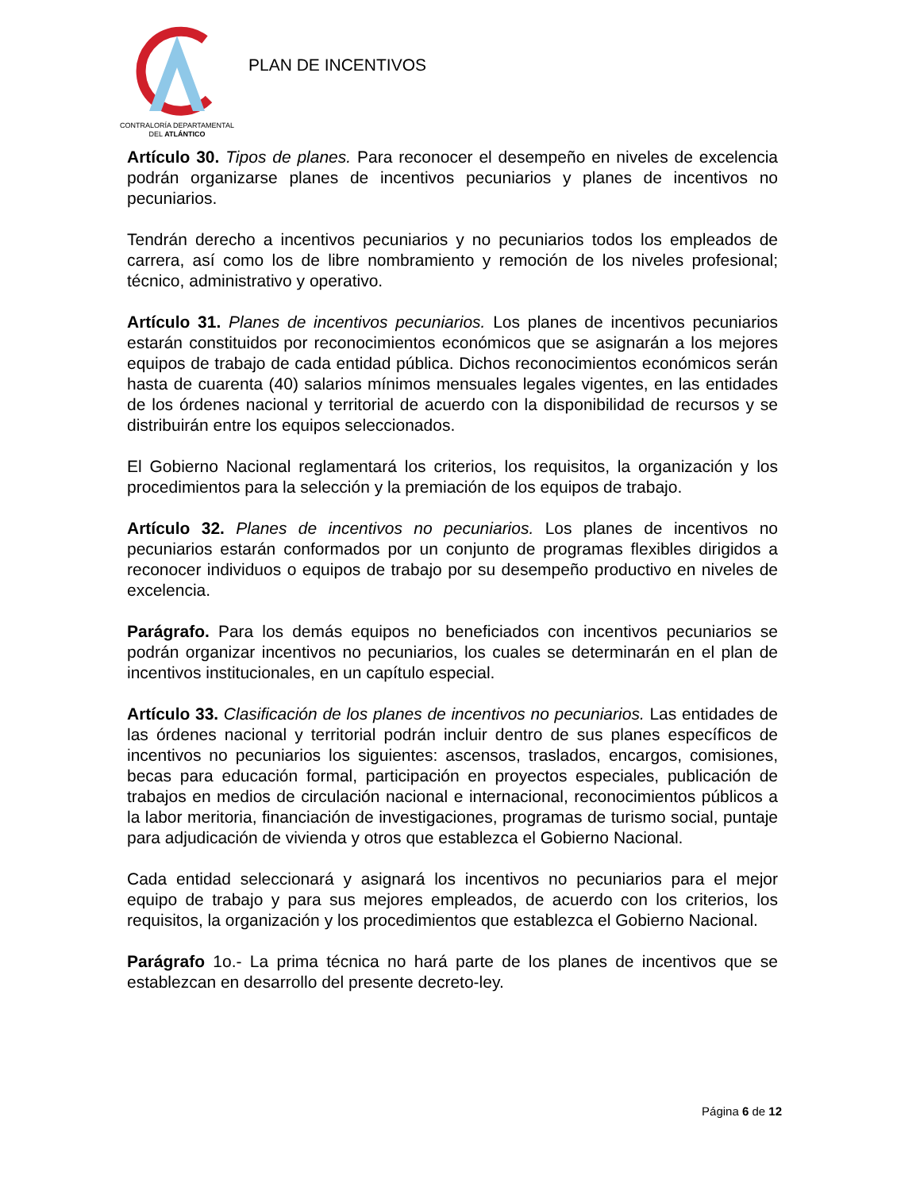CONTRALORÍA DEPARTAMENTAL
DEL ATLÁNTICO
PLAN DE INCENTIVOS
Artículo 30. Tipos de planes. Para reconocer el desempeño en niveles de excelencia podrán organizarse planes de incentivos pecuniarios y planes de incentivos no pecuniarios.
Tendrán derecho a incentivos pecuniarios y no pecuniarios todos los empleados de carrera, así como los de libre nombramiento y remoción de los niveles profesional; técnico, administrativo y operativo.
Artículo 31. Planes de incentivos pecuniarios. Los planes de incentivos pecuniarios estarán constituidos por reconocimientos económicos que se asignarán a los mejores equipos de trabajo de cada entidad pública. Dichos reconocimientos económicos serán hasta de cuarenta (40) salarios mínimos mensuales legales vigentes, en las entidades de los órdenes nacional y territorial de acuerdo con la disponibilidad de recursos y se distribuirán entre los equipos seleccionados.
El Gobierno Nacional reglamentará los criterios, los requisitos, la organización y los procedimientos para la selección y la premiación de los equipos de trabajo.
Artículo 32. Planes de incentivos no pecuniarios. Los planes de incentivos no pecuniarios estarán conformados por un conjunto de programas flexibles dirigidos a reconocer individuos o equipos de trabajo por su desempeño productivo en niveles de excelencia.
Parágrafo. Para los demás equipos no beneficiados con incentivos pecuniarios se podrán organizar incentivos no pecuniarios, los cuales se determinarán en el plan de incentivos institucionales, en un capítulo especial.
Artículo 33. Clasificación de los planes de incentivos no pecuniarios. Las entidades de las órdenes nacional y territorial podrán incluir dentro de sus planes específicos de incentivos no pecuniarios los siguientes: ascensos, traslados, encargos, comisiones, becas para educación formal, participación en proyectos especiales, publicación de trabajos en medios de circulación nacional e internacional, reconocimientos públicos a la labor meritoria, financiación de investigaciones, programas de turismo social, puntaje para adjudicación de vivienda y otros que establezca el Gobierno Nacional.
Cada entidad seleccionará y asignará los incentivos no pecuniarios para el mejor equipo de trabajo y para sus mejores empleados, de acuerdo con los criterios, los requisitos, la organización y los procedimientos que establezca el Gobierno Nacional.
Parágrafo 1o.- La prima técnica no hará parte de los planes de incentivos que se establezcan en desarrollo del presente decreto-ley.
Página 6 de 12